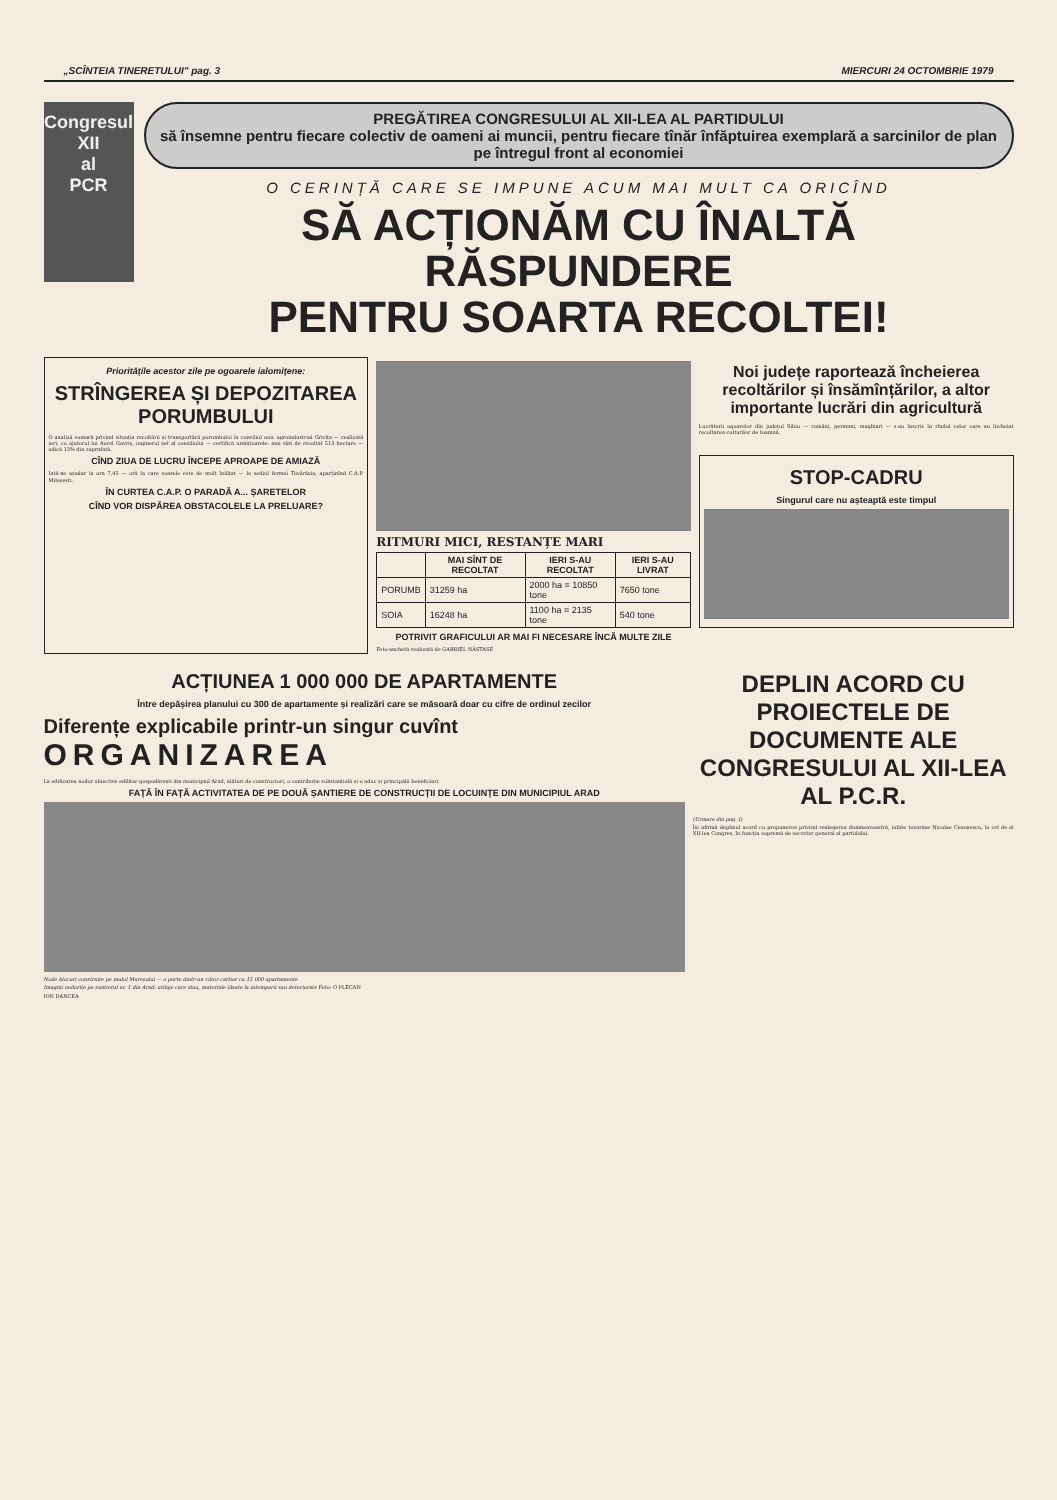„SCÎNTEIA TINERETULUI" pag. 3 MIERCURI 24 OCTOMBRIE 1979
Congresul
XII
al
PCR
PREGĂTIREA CONGRESULUI AL XII-LEA AL PARTIDULUI
să însemne pentru fiecare colectiv de oameni ai muncii, pentru fiecare tînăr înfăptuirea exemplară a sarcinilor de plan pe întregul front al economiei
O CERINȚĂ CARE SE IMPUNE ACUM MAI MULT CA ORICÎND
SĂ ACȚIONĂM CU ÎNALTĂ RĂSPUNDERE
PENTRU SOARTA RECOLTEI!
Prioritățile acestor zile pe ogoarele ialomițene:
STRÎNGEREA ȘI DEPOZITAREA PORUMBULUI
O analiză sumară privind situația recoltării și transportării porumbului în consiliul unic agroindustrial Grivița — realizată ieri, cu ajutorul lui Aurel Gavriș, inginerul șef al consiliului — certifică următoarele: mai sînt de recoltat 513 hectare — adică 13% din suprafață.
CÎND ZIUA DE LUCRU ÎNCEPE APROAPE DE AMIAZĂ
Iată-ne așadar la ora 7,45 — oră la care soarele este de mult înălțat — la sediul fermei Tovărășia, aparținînd C.A.P. Miloșești.
ÎN CURTEA C.A.P. O PARADĂ A... ȘARETELOR
CÎND VOR DISPĂREA OBSTACOLELE LA PRELUARE?
RITMURI MICI, RESTANȚE MARI
| | MAI SÎNT DE RECOLTAT | IERI S-AU RECOLTAT | IERI S-AU LIVRAT |
| --- | --- | --- | --- |
| PORUMB | 31259 ha | 2000 ha = 10850 tone | 7650 tone |
| SOIA | 16248 ha | 1100 ha = 2135 tone | 540 tone |
POTRIVIT GRAFICULUI AR MAI FI NECESARE ÎNCĂ MULTE ZILE
Foto-anchetă realizată de GABRIEL NĂSTASE
Noi județe raportează încheierea recoltărilor și însămînțărilor, a altor importante lucrări din agricultură
Lucrătorii ogoarelor din județul Sibiu — români, germani, maghiari — s-au înscris în rîndul celor care au încheiat recoltarea culturilor de toamnă.
STOP-CADRU
Singurul care nu așteaptă este timpul
ACȚIUNEA 1 000 000 DE APARTAMENTE
Între depășirea planului cu 300 de apartamente și realizări care se măsoară doar cu cifre de ordinul zecilor
Diferențe explicabile printr-un singur cuvînt ORGANIZAREA
La edificarea noilor obiective edilitar-gospodărești din municipiul Arad, alături de constructori, o contribuție substanțială și-o aduc și principalii beneficiari.
FAȚĂ ÎN FAȚĂ ACTIVITATEA DE PE DOUĂ ȘANTIERE DE CONSTRUCȚII DE LOCUINȚE DIN MUNICIPIUL ARAD
Noile blocuri construite pe malul Mureșului — o parte dintr-un viitor cartier cu 15 000 apartamente
Imagini nedorite pe șantierul nr. 1 din Arad: utilaje care stau, materiale lăsate la intemperii sau deteriorate Foto: O PLECAN
ION DANCEA
DEPLIN ACORD CU PROIECTELE DE DOCUMENTE ALE CONGRESULUI AL XII-LEA AL P.C.R.
(Urmare din pag. I)
Își afirmă deplinul acord cu propunerea privind realegerea dumneavoastră, iubite tovarășe Nicolae Ceaușescu, la cel de-al XII-lea Congres, în funcția supremă de secretar general al partidului.